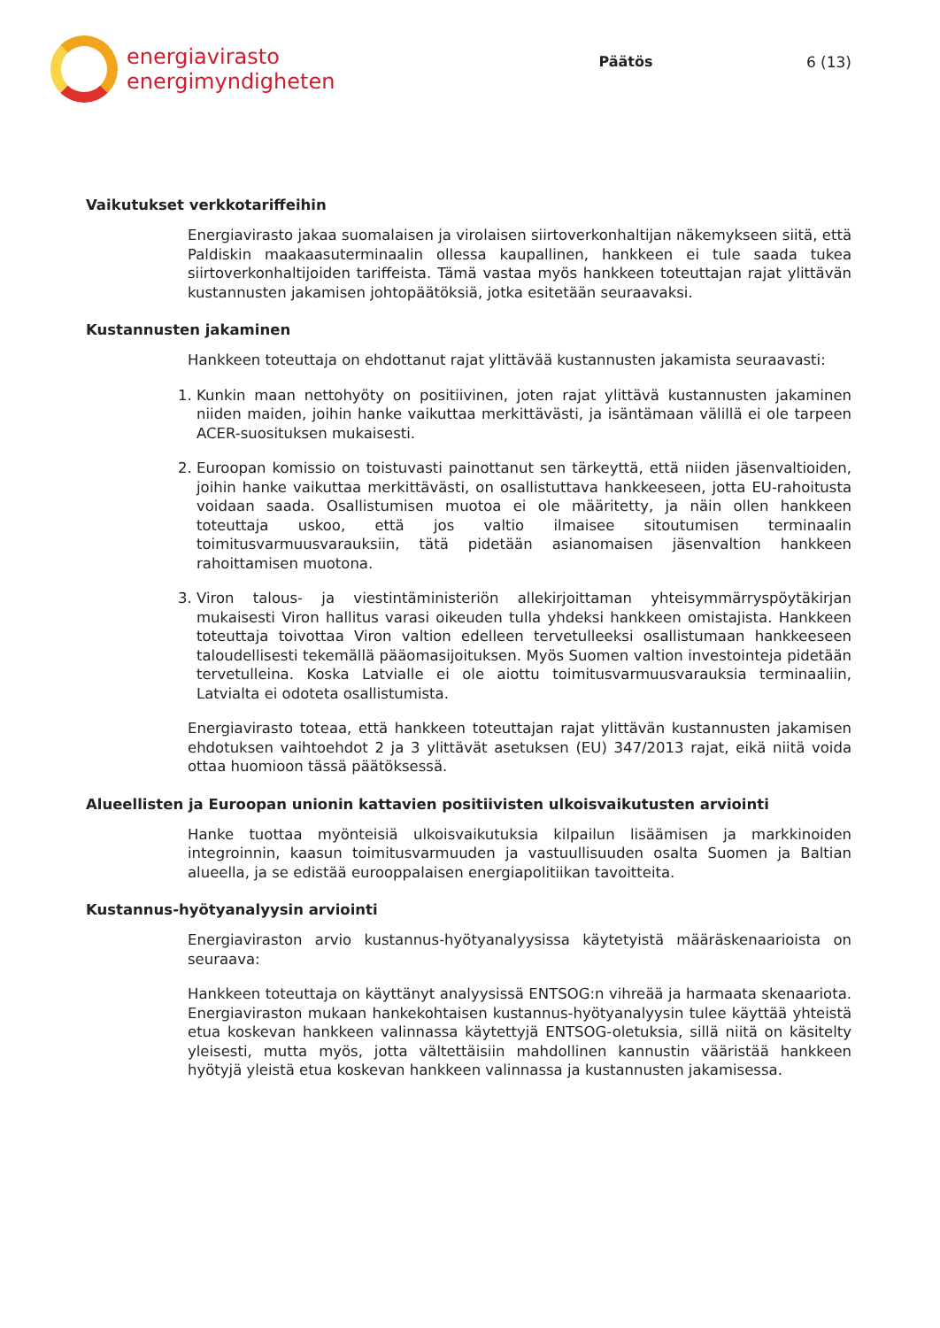energiavirasto
energimyndigheten
Päätös 6 (13)
Vaikutukset verkkotariffeihin
Energiavirasto jakaa suomalaisen ja virolaisen siirtoverkonhaltijan näkemykseen siitä, että Paldiskin maakaasuterminaalin ollessa kaupallinen, hankkeen ei tule saada tukea siirtoverkonhaltijoiden tariffeista. Tämä vastaa myös hankkeen toteuttajan rajat ylittävän kustannusten jakamisen johtopäätöksiä, jotka esitetään seuraavaksi.
Kustannusten jakaminen
Hankkeen toteuttaja on ehdottanut rajat ylittävää kustannusten jakamista seuraavasti:
1. Kunkin maan nettohyöty on positiivinen, joten rajat ylittävä kustannusten jakaminen niiden maiden, joihin hanke vaikuttaa merkittävästi, ja isäntämaan välillä ei ole tarpeen ACER-suosituksen mukaisesti.
2. Euroopan komissio on toistuvasti painottanut sen tärkeyttä, että niiden jäsenvaltioiden, joihin hanke vaikuttaa merkittävästi, on osallistuttava hankkeeseen, jotta EU-rahoitusta voidaan saada. Osallistumisen muotoa ei ole määritetty, ja näin ollen hankkeen toteuttaja uskoo, että jos valtio ilmaisee sitoutumisen terminaalin toimitusvarmuusvarauksiin, tätä pidetään asianomaisen jäsenvaltion hankkeen rahoittamisen muotona.
3. Viron talous- ja viestintäministeriön allekirjoittaman yhteisymmärryspöytäkirjan mukaisesti Viron hallitus varasi oikeuden tulla yhdeksi hankkeen omistajista. Hankkeen toteuttaja toivottaa Viron valtion edelleen tervetulleeksi osallistumaan hankkeeseen taloudellisesti tekemällä pääomasijoituksen. Myös Suomen valtion investointeja pidetään tervetulleina. Koska Latvialle ei ole aiottu toimitusvarmuusvarauksia terminaaliin, Latvialta ei odoteta osallistumista.
Energiavirasto toteaa, että hankkeen toteuttajan rajat ylittävän kustannusten jakamisen ehdotuksen vaihtoehdot 2 ja 3 ylittävät asetuksen (EU) 347/2013 rajat, eikä niitä voida ottaa huomioon tässä päätöksessä.
Alueellisten ja Euroopan unionin kattavien positiivisten ulkoisvaikutusten arviointi
Hanke tuottaa myönteisiä ulkoisvaikutuksia kilpailun lisäämisen ja markkinoiden integroinnin, kaasun toimitusvarmuuden ja vastuullisuuden osalta Suomen ja Baltian alueella, ja se edistää eurooppalaisen energiapolitiikan tavoitteita.
Kustannus-hyötyanalyysin arviointi
Energiaviraston arvio kustannus-hyötyanalyysissa käytetyistä määräskenaarioista on seuraava:
Hankkeen toteuttaja on käyttänyt analyysissä ENTSOG:n vihreää ja harmaata skenaariota. Energiaviraston mukaan hankekohtaisen kustannus-hyötyanalyysin tulee käyttää yhteistä etua koskevan hankkeen valinnassa käytettyjä ENTSOG-oletuksia, sillä niitä on käsitelty yleisesti, mutta myös, jotta vältettäisiin mahdollinen kannustin vääristää hankkeen hyötyjä yleistä etua koskevan hankkeen valinnassa ja kustannusten jakamisessa.